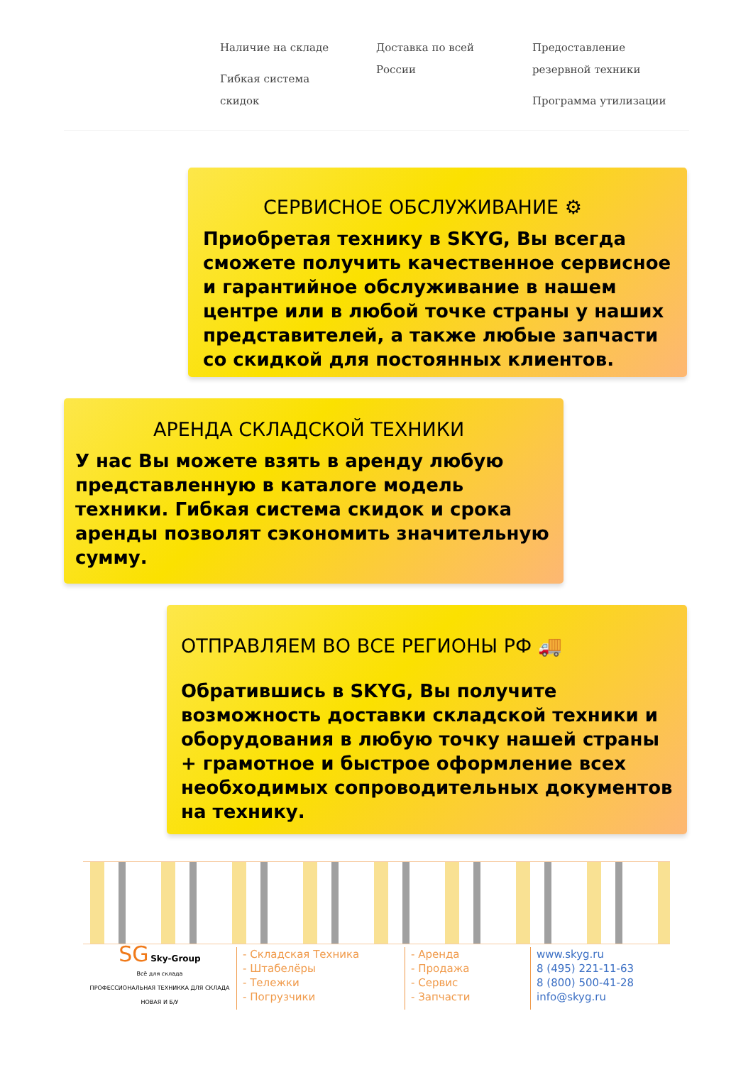Наличие на складе
Гибкая система скидок
Доставка по всей России
Предоставление резервной техники
Программа утилизации
СЕРВИСНОЕ ОБСЛУЖИВАНИЕ ⚙
Приобретая технику в SKYG, Вы всегда сможете получить качественное сервисное и гарантийное обслуживание в нашем центре или в любой точке страны у наших представителей, а также любые запчасти со скидкой для постоянных клиентов.
АРЕНДА СКЛАДСКОЙ ТЕХНИКИ
У нас Вы можете взять в аренду любую представленную в каталоге модель техники. Гибкая система скидок и срока аренды позволят сэкономить значительную сумму.
ОТПРАВЛЯЕМ ВО ВСЕ РЕГИОНЫ РФ 🚚
Обратившись в SKYG, Вы получите возможность доставки складской техники и оборудования в любую точку нашей страны + грамотное и быстрое оформление всех необходимых сопроводительных документов на технику.
SG Sky-Group
Всё для склада
ПРОФЕССИОНАЛЬНАЯ ТЕХНИККА ДЛЯ СКЛАДА
НОВАЯ И Б/У
- Складская Техника
- Штабелёры
- Тележки
- Погрузчики
- Аренда
- Продажа
- Сервис
- Запчасти
www.skyg.ru
8 (495) 221-11-63
8 (800) 500-41-28
info@skyg.ru